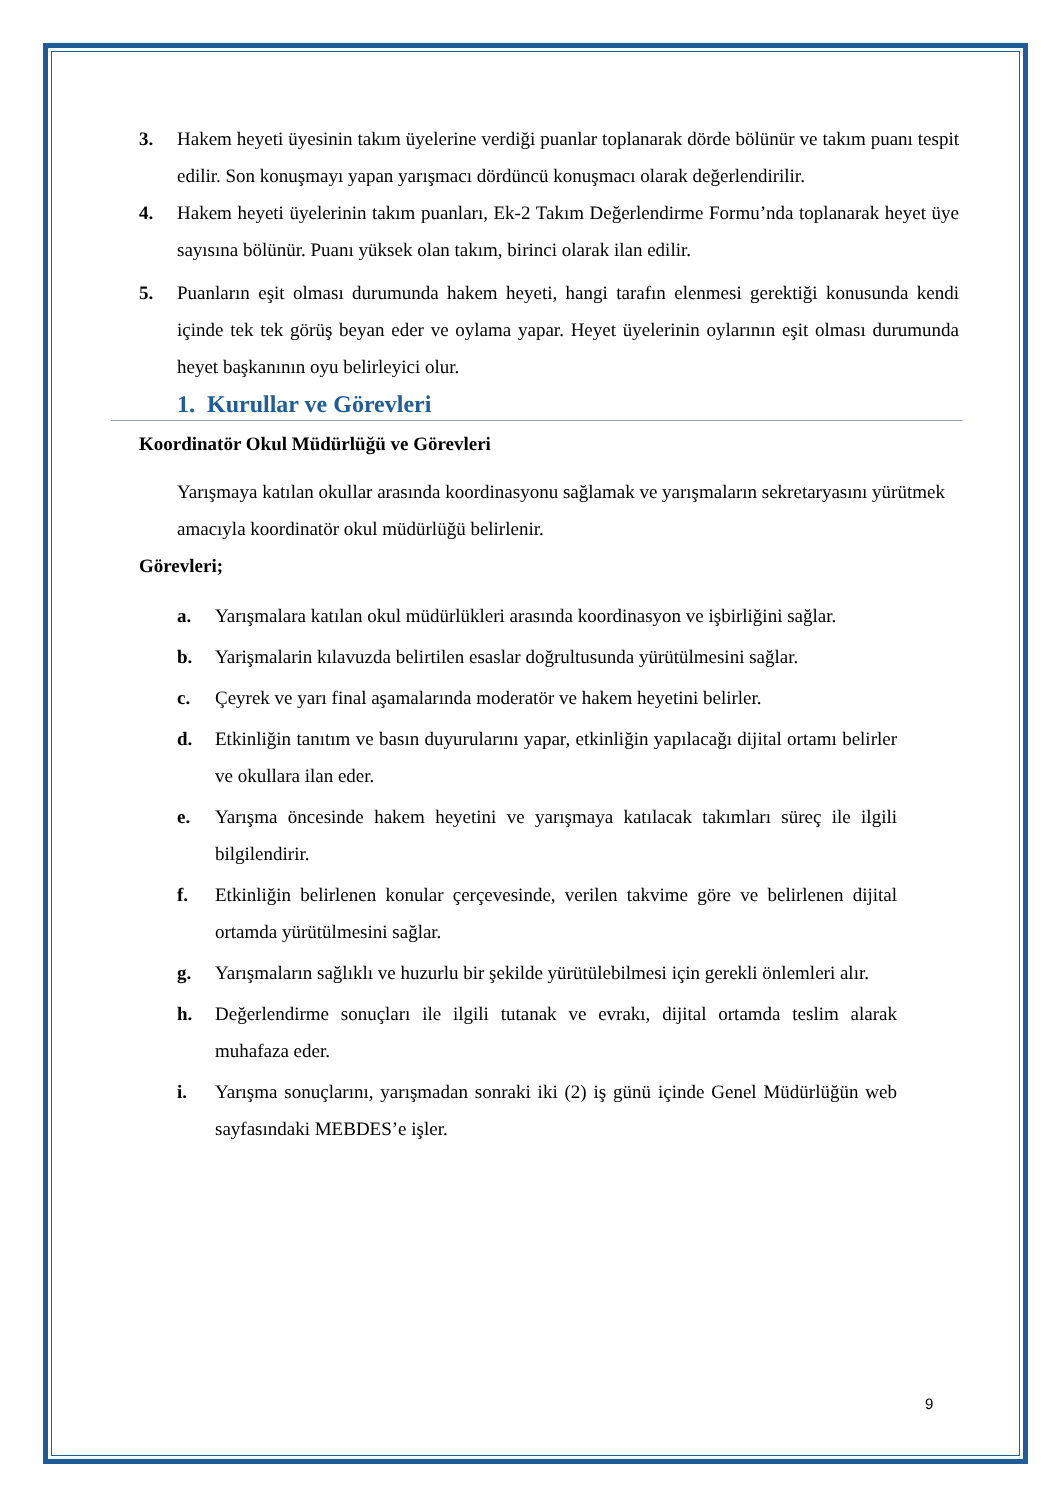3. Hakem heyeti üyesinin takım üyelerine verdiği puanlar toplanarak dörde bölünür ve takım puanı tespit edilir. Son konuşmayı yapan yarışmacı dördüncü konuşmacı olarak değerlendirilir.
4. Hakem heyeti üyelerinin takım puanları, Ek-2 Takım Değerlendirme Formu’nda toplanarak heyet üye sayısına bölünür. Puanı yüksek olan takım, birinci olarak ilan edilir.
5. Puanların eşit olması durumunda hakem heyeti, hangi tarafın elenmesi gerektiği konusunda kendi içinde tek tek görüş beyan eder ve oylama yapar. Heyet üyelerinin oylarının eşit olması durumunda heyet başkanının oyu belirleyici olur.
1. Kurullar ve Görevleri
Koordinatör Okul Müdürlüğü ve Görevleri
Yarışmaya katılan okullar arasında koordinasyonu sağlamak ve yarışmaların sekretaryasını yürütmek amacıyla koordinatör okul müdürlüğü belirlenir.
Görevleri;
a. Yarışmalara katılan okul müdürlükleri arasında koordinasyon ve işbirliğini sağlar.
b. Yarişmalarin kılavuzda belirtilen esaslar doğrultusunda yürütülmesini sağlar.
c. Çeyrek ve yarı final aşamalarında moderatör ve hakem heyetini belirler.
d. Etkinliğin tanıtım ve basın duyurularını yapar, etkinliğin yapılacağı dijital ortamı belirler ve okullara ilan eder.
e. Yarışma öncesinde hakem heyetini ve yarışmaya katılacak takımları süreç ile ilgili bilgilendirir.
f. Etkinliğin belirlenen konular çerçevesinde, verilen takvime göre ve belirlenen dijital ortamda yürütülmesini sağlar.
g. Yarışmaların sağlıklı ve huzurlu bir şekilde yürütülebilmesi için gerekli önlemleri alır.
h. Değerlendirme sonuçları ile ilgili tutanak ve evrakı, dijital ortamda teslim alarak muhafaza eder.
i. Yarışma sonuçlarını, yarışmadan sonraki iki (2) iş günü içinde Genel Müdürlüğün web sayfasındaki MEBDES’e işler.
9